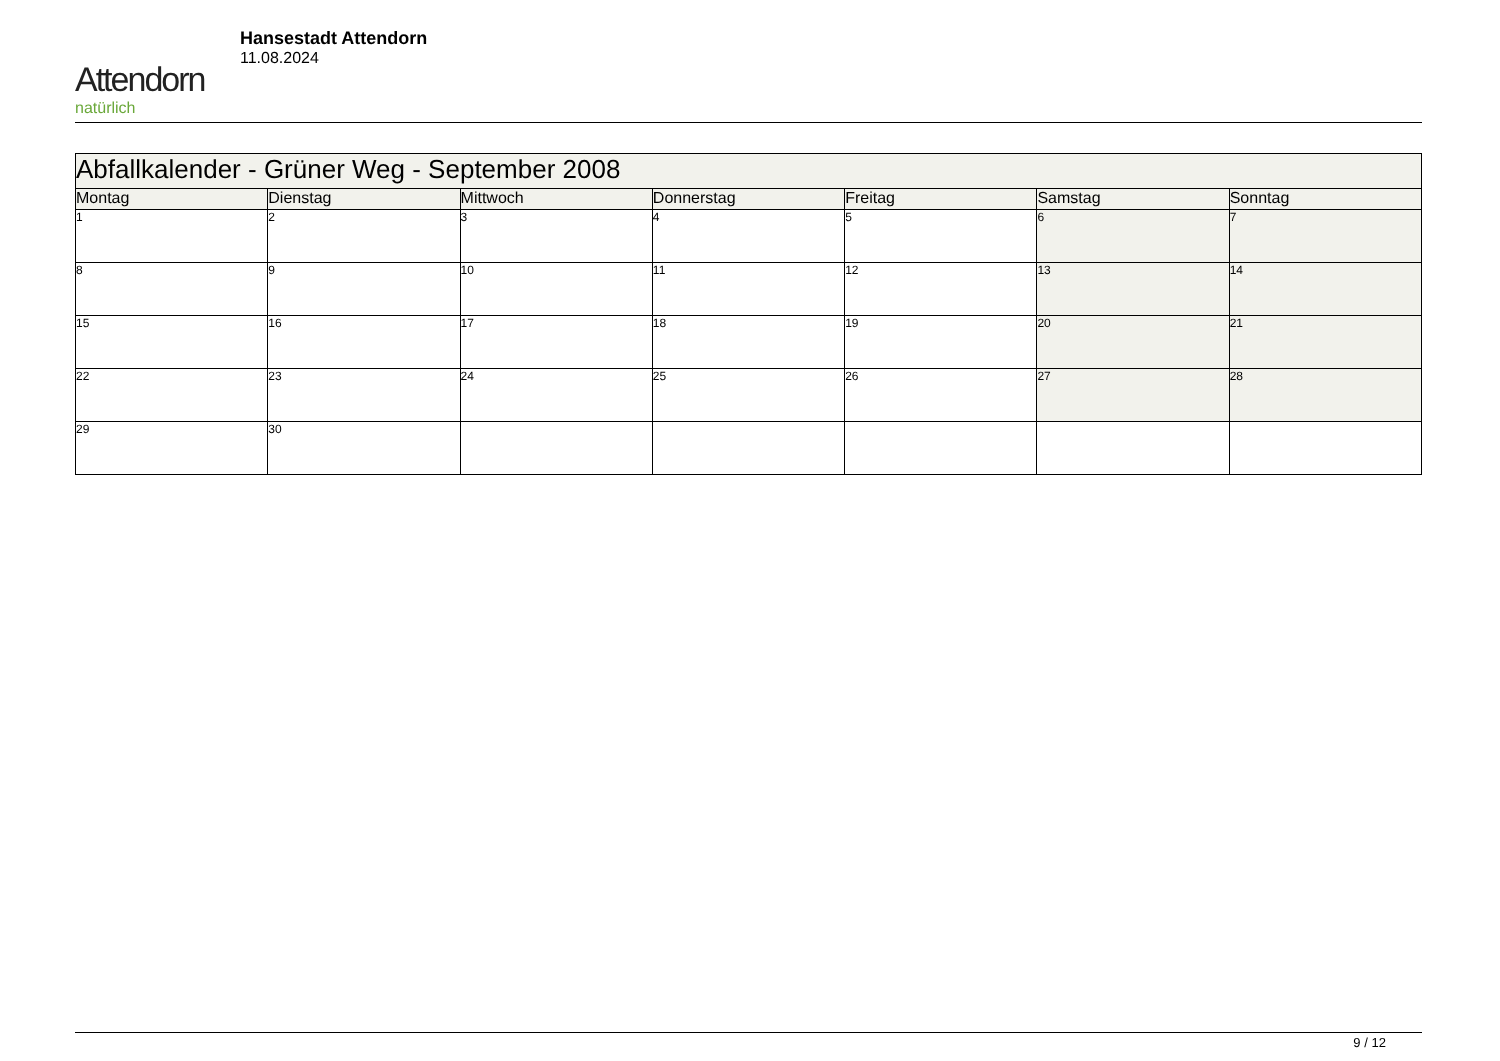Attendorn
natürlich
Hansestadt Attendorn
11.08.2024
| Abfallkalender - Grüner Weg - September 2008 | | | | | | |
| --- | --- | --- | --- | --- | --- | --- |
| Montag | Dienstag | Mittwoch | Donnerstag | Freitag | Samstag | Sonntag |
| 1 | 2 | 3 | 4 | 5 | 6 | 7 |
| 8 | 9 | 10 | 11 | 12 | 13 | 14 |
| 15 | 16 | 17 | 18 | 19 | 20 | 21 |
| 22 | 23 | 24 | 25 | 26 | 27 | 28 |
| 29 | 30 | | | | | |
9 / 12